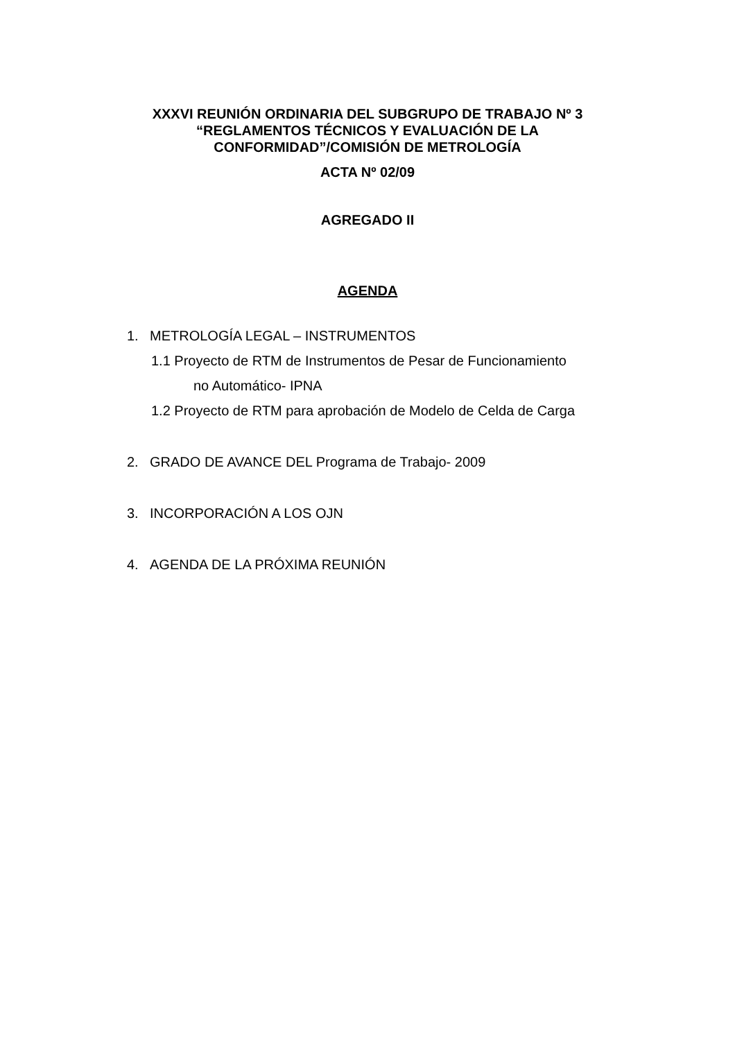XXXVI REUNIÓN ORDINARIA DEL SUBGRUPO DE TRABAJO Nº 3
“REGLAMENTOS TÉCNICOS Y EVALUACIÓN DE LA
CONFORMIDAD”/COMISIÓN DE METROLOGÍA
ACTA Nº 02/09
AGREGADO II
AGENDA
1. METROLOGÍA LEGAL – INSTRUMENTOS
1.1 Proyecto de RTM de Instrumentos de Pesar de Funcionamiento
no Automático- IPNA
1.2 Proyecto de RTM para aprobación de Modelo de Celda de Carga
2. GRADO DE AVANCE DEL Programa de Trabajo- 2009
3. INCORPORACIÓN A LOS OJN
4. AGENDA DE LA PRÓXIMA REUNIÓN